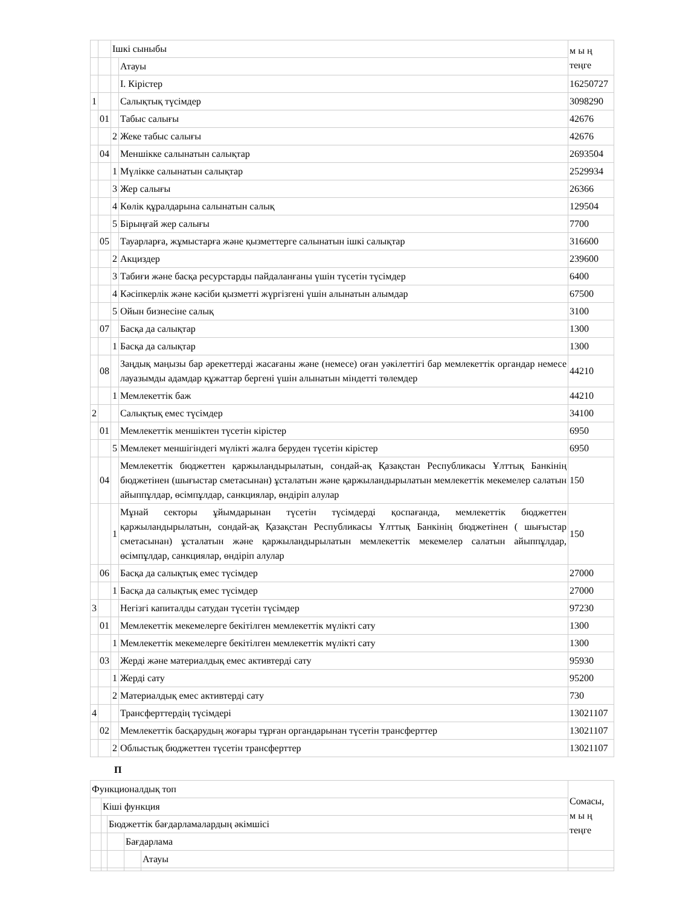| | | Ішкі сыныбы | | м ы ң теңге |
| | | | Атауы | |
| | | | I. Кірістер | 16250727 |
| 1 | | | Салықтық түсімдер | 3098290 |
| | 01 | | Табыс салығы | 42676 |
| | | 2 | Жеке табыс салығы | 42676 |
| | 04 | | Меншікке салынатын салықтар | 2693504 |
| | | 1 | Мүлікке салынатын салықтар | 2529934 |
| | | 3 | Жер салығы | 26366 |
| | | 4 | Көлік құралдарына салынатын салық | 129504 |
| | | 5 | Бірыңғай жер салығы | 7700 |
| | 05 | | Тауарларға, жұмыстарға және қызметтерге салынатын ішкі салықтар | 316600 |
| | | 2 | Акциздер | 239600 |
| | | 3 | Табиғи және басқа ресурстарды пайдаланғаны үшін түсетін түсімдер | 6400 |
| | | 4 | Кәсіпкерлік және кәсіби қызметті жүргізгені үшін алынатын алымдар | 67500 |
| | | 5 | Ойын бизнесіне салық | 3100 |
| | 07 | | Басқа да салықтар | 1300 |
| | | 1 | Басқа да салықтар | 1300 |
| | 08 | | Заңдық маңызы бар әрекеттерді жасағаны және (немесе) оған уәкілеттігі бар мемлекеттік органдар немесе лауазымды адамдар құжаттар бергені үшін алынатын міндетті төлемдер | 44210 |
| | | 1 | Мемлекеттік баж | 44210 |
| 2 | | | Салықтық емес түсімдер | 34100 |
| | 01 | | Мемлекеттік меншіктен түсетін кірістер | 6950 |
| | | 5 | Мемлекет меншігіндегі мүлікті жалға беруден түсетін кірістер | 6950 |
| | 04 | | Мемлекеттік бюджеттен қаржыландырылатын, сондай-ақ Қазақстан Республикасы Ұлттық Банкінің бюджетінен (шығыстар сметасынан) ұсталатын және қаржыландырылатын мемлекеттік мекемелер салатын айыппұлдар, өсімпұлдар, санкциялар, өндіріп алулар | 150 |
| | | 1 | Мұнай секторы ұйымдарынан түсетін түсімдерді қоспағанда, мемлекеттік бюджеттен қаржыландырылатын, сондай-ақ Қазақстан Республикасы Ұлттық Банкінің бюджетінен ( шығыстар сметасынан) ұсталатын және қаржыландырылатын мемлекеттік мекемелер салатын айыппұлдар, өсімпұлдар, санкциялар, өндіріп алулар | 150 |
| | 06 | | Басқа да салықтық емес түсімдер | 27000 |
| | | 1 | Басқа да салықтық емес түсімдер | 27000 |
| 3 | | | Негізгі капиталды сатудан түсетін түсімдер | 97230 |
| | 01 | | Мемлекеттік мекемелерге бекітілген мемлекеттік мүлікті сату | 1300 |
| | | 1 | Мемлекеттік мекемелерге бекітілген мемлекеттік мүлікті сату | 1300 |
| | 03 | | Жерді және материалдық емес активтерді сату | 95930 |
| | | 1 | Жерді сату | 95200 |
| | | 2 | Материалдық емес активтерді сату | 730 |
| 4 | | | Трансферттердің түсімдері | 13021107 |
| | 02 | | Мемлекеттік басқарудың жоғары тұрған органдарынан түсетін трансферттер | 13021107 |
| | | 2 | Облыстық бюджеттен түсетін трансферттер | 13021107 |
П
| Функционалдық топ | | | | | Сомасы, м ы ң теңге |
| | Кіші функция | | | | |
| | | Бюджеттік бағдарламалардың әкімшісі | | | |
| | | | Бағдарлама | | |
| | | | | Атауы | |